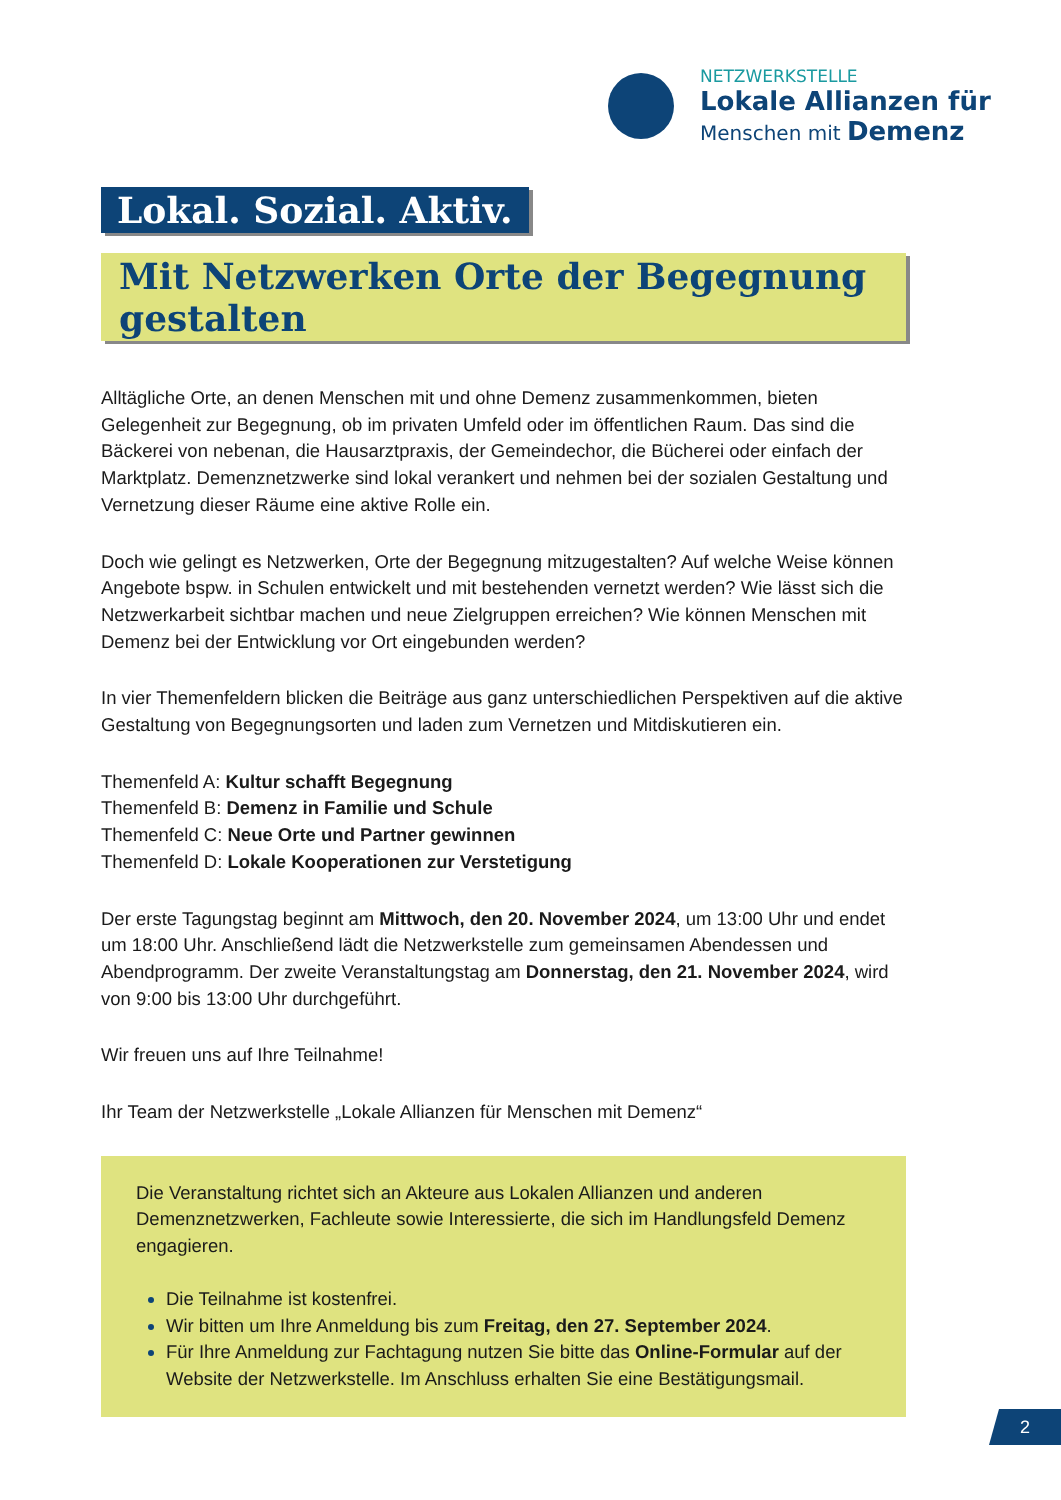NETZWERKSTELLE
Lokale Allianzen für
Menschen mit Demenz
Lokal. Sozial. Aktiv.
Mit Netzwerken Orte der Begegnung gestalten
Alltägliche Orte, an denen Menschen mit und ohne Demenz zusammenkommen, bieten Gelegenheit zur Begegnung, ob im privaten Umfeld oder im öffentlichen Raum. Das sind die Bäckerei von nebenan, die Hausarztpraxis, der Gemeindechor, die Bücherei oder einfach der Marktplatz. Demenznetzwerke sind lokal verankert und nehmen bei der sozialen Gestaltung und Vernetzung dieser Räume eine aktive Rolle ein.
Doch wie gelingt es Netzwerken, Orte der Begegnung mitzugestalten? Auf welche Weise können Angebote bspw. in Schulen entwickelt und mit bestehenden vernetzt werden? Wie lässt sich die Netzwerkarbeit sichtbar machen und neue Zielgruppen erreichen? Wie können Menschen mit Demenz bei der Entwicklung vor Ort eingebunden werden?
In vier Themenfeldern blicken die Beiträge aus ganz unterschiedlichen Perspektiven auf die aktive Gestaltung von Begegnungsorten und laden zum Vernetzen und Mitdiskutieren ein.
Themenfeld A: Kultur schafft Begegnung
Themenfeld B: Demenz in Familie und Schule
Themenfeld C: Neue Orte und Partner gewinnen
Themenfeld D: Lokale Kooperationen zur Verstetigung
Der erste Tagungstag beginnt am Mittwoch, den 20. November 2024, um 13:00 Uhr und endet um 18:00 Uhr. Anschließend lädt die Netzwerkstelle zum gemeinsamen Abendessen und Abendprogramm. Der zweite Veranstaltungstag am Donnerstag, den 21. November 2024, wird von 9:00 bis 13:00 Uhr durchgeführt.
Wir freuen uns auf Ihre Teilnahme!
Ihr Team der Netzwerkstelle „Lokale Allianzen für Menschen mit Demenz“
Die Veranstaltung richtet sich an Akteure aus Lokalen Allianzen und anderen Demenznetzwerken, Fachleute sowie Interessierte, die sich im Handlungsfeld Demenz engagieren.
Die Teilnahme ist kostenfrei.
Wir bitten um Ihre Anmeldung bis zum Freitag, den 27. September 2024.
Für Ihre Anmeldung zur Fachtagung nutzen Sie bitte das Online-Formular auf der Website der Netzwerkstelle. Im Anschluss erhalten Sie eine Bestätigungsmail.
2